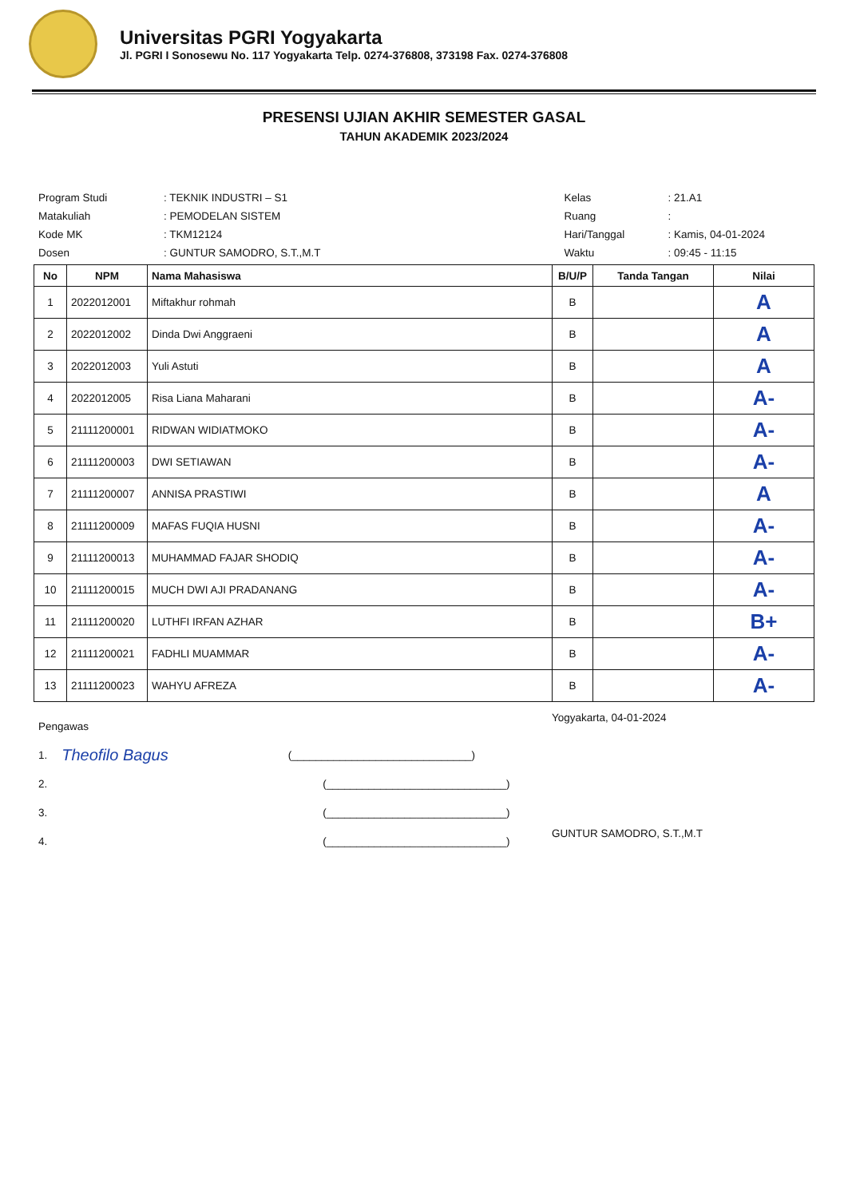Universitas PGRI Yogyakarta
Jl. PGRI I Sonosewu No. 117 Yogyakarta Telp. 0274-376808, 373198 Fax. 0274-376808
PRESENSI UJIAN AKHIR SEMESTER GASAL
TAHUN AKADEMIK 2023/2024
| Program Studi | : TEKNIK INDUSTRI – S1 |
| Matakuliah | : PEMODELAN SISTEM |
| Kode MK | : TKM12124 |
| Dosen | : GUNTUR SAMODRO, S.T.,M.T |
| Kelas | : 21.A1 |
| Ruang | : |
| Hari/Tanggal | : Kamis, 04-01-2024 |
| Waktu | : 09:45 - 11:15 |
| No | NPM | Nama Mahasiswa | B/U/P | Tanda Tangan | Nilai |
| --- | --- | --- | --- | --- | --- |
| 1 | 2022012001 | Miftakhur rohmah | B | | A |
| 2 | 2022012002 | Dinda Dwi Anggraeni | B | | A |
| 3 | 2022012003 | Yuli Astuti | B | | A |
| 4 | 2022012005 | Risa Liana Maharani | B | | A- |
| 5 | 21111200001 | RIDWAN WIDIATMOKO | B | | A- |
| 6 | 21111200003 | DWI SETIAWAN | B | | A- |
| 7 | 21111200007 | ANNISA PRASTIWI | B | | A |
| 8 | 21111200009 | MAFAS FUQIA HUSNI | B | | A- |
| 9 | 21111200013 | MUHAMMAD FAJAR SHODIQ | B | | A- |
| 10 | 21111200015 | MUCH DWI AJI PRADANANG | B | | A- |
| 11 | 21111200020 | LUTHFI IRFAN AZHAR | B | | B+ |
| 12 | 21111200021 | FADHLI MUAMMAR | B | | A- |
| 13 | 21111200023 | WAHYU AFREZA | B | | A- |
Pengawas
1. Theofilo Bagus (______________________________)
2. (______________________________)
3. (______________________________)
4. (______________________________)
Yogyakarta, 04-01-2024
GUNTUR SAMODRO, S.T.,M.T